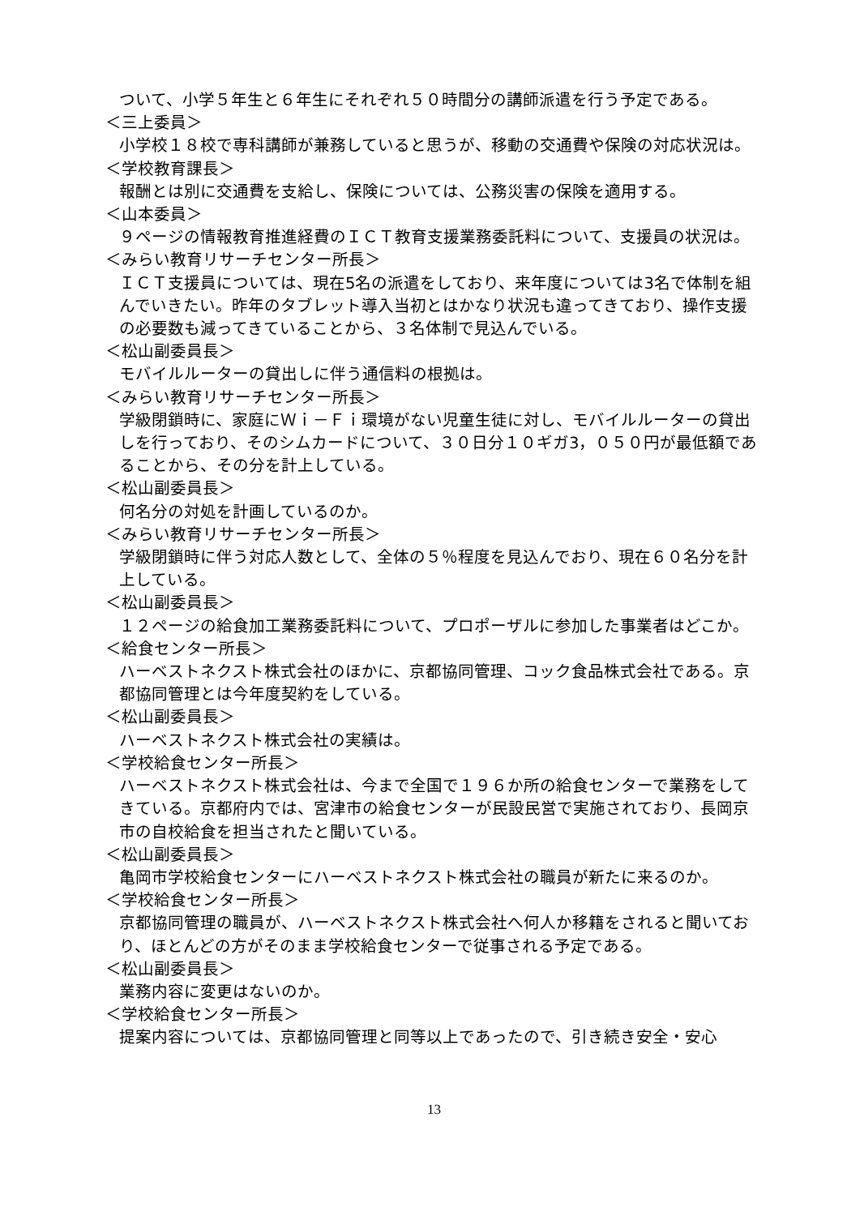ついて、小学５年生と６年生にそれぞれ５０時間分の講師派遣を行う予定である。
＜三上委員＞
小学校１８校で専科講師が兼務していると思うが、移動の交通費や保険の対応状況は。
＜学校教育課長＞
報酬とは別に交通費を支給し、保険については、公務災害の保険を適用する。
＜山本委員＞
９ページの情報教育推進経費のＩＣＴ教育支援業務委託料について、支援員の状況は。
＜みらい教育リサーチセンター所長＞
ＩＣＴ支援員については、現在5名の派遣をしており、来年度については3名で体制を組んでいきたい。昨年のタブレット導入当初とはかなり状況も違ってきており、操作支援の必要数も減ってきていることから、３名体制で見込んでいる。
＜松山副委員長＞
モバイルルーターの貸出しに伴う通信料の根拠は。
＜みらい教育リサーチセンター所長＞
学級閉鎖時に、家庭にＷｉ－Ｆｉ環境がない児童生徒に対し、モバイルルーターの貸出しを行っており、そのシムカードについて、３０日分１０ギガ3，０５０円が最低額であることから、その分を計上している。
＜松山副委員長＞
何名分の対処を計画しているのか。
＜みらい教育リサーチセンター所長＞
学級閉鎖時に伴う対応人数として、全体の５％程度を見込んでおり、現在６０名分を計上している。
＜松山副委員長＞
１２ページの給食加工業務委託料について、プロポーザルに参加した事業者はどこか。
＜給食センター所長＞
ハーベストネクスト株式会社のほかに、京都協同管理、コック食品株式会社である。京都協同管理とは今年度契約をしている。
＜松山副委員長＞
ハーベストネクスト株式会社の実績は。
＜学校給食センター所長＞
ハーベストネクスト株式会社は、今まで全国で１９６か所の給食センターで業務をしてきている。京都府内では、宮津市の給食センターが民設民営で実施されており、長岡京市の自校給食を担当されたと聞いている。
＜松山副委員長＞
亀岡市学校給食センターにハーベストネクスト株式会社の職員が新たに来るのか。
＜学校給食センター所長＞
京都協同管理の職員が、ハーベストネクスト株式会社へ何人か移籍をされると聞いており、ほとんどの方がそのまま学校給食センターで従事される予定である。
＜松山副委員長＞
業務内容に変更はないのか。
＜学校給食センター所長＞
提案内容については、京都協同管理と同等以上であったので、引き続き安全・安心
13